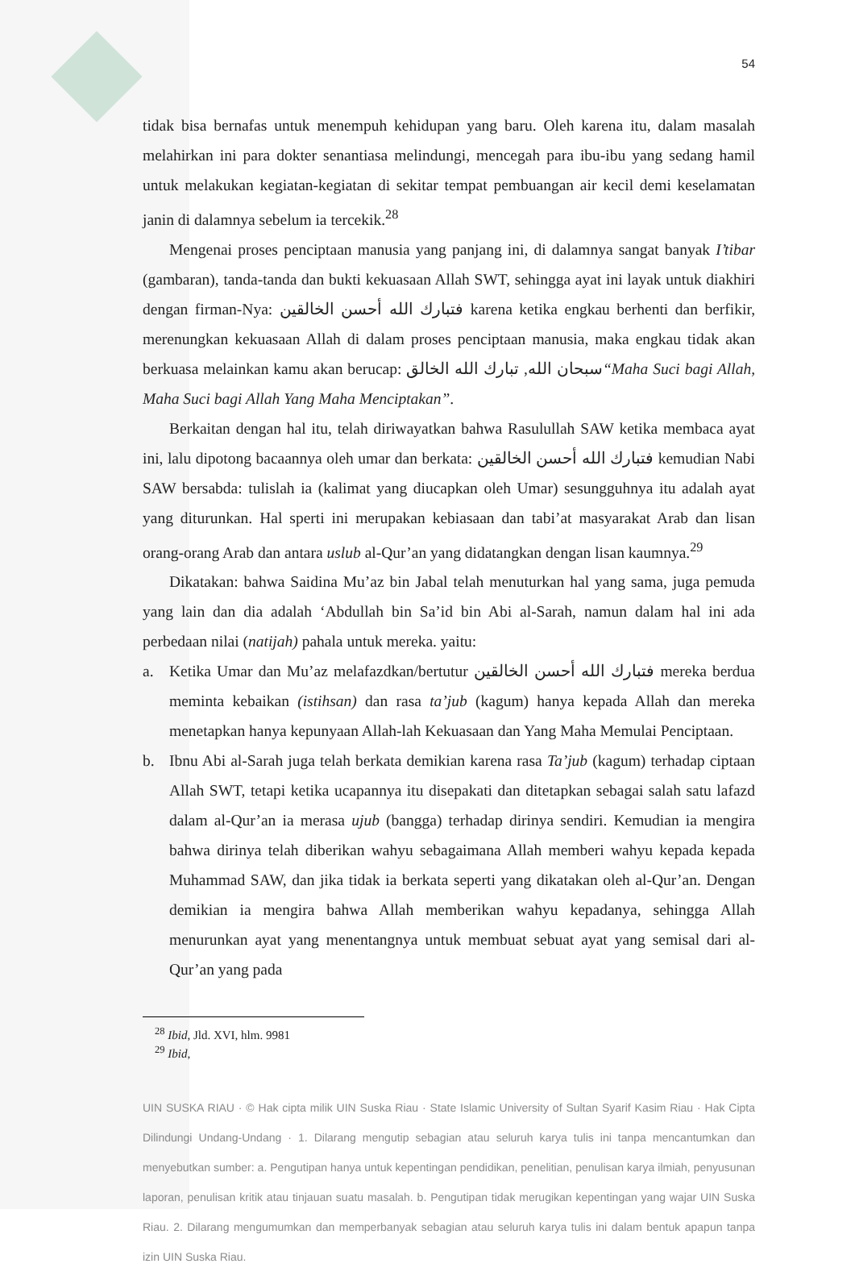54
tidak bisa bernafas untuk menempuh kehidupan yang baru. Oleh karena itu, dalam masalah melahirkan ini para dokter senantiasa melindungi, mencegah para ibu-ibu yang sedang hamil untuk melakukan kegiatan-kegiatan di sekitar tempat pembuangan air kecil demi keselamatan janin di dalamnya sebelum ia tercekik.<sup>28</sup>
Mengenai proses penciptaan manusia yang panjang ini, di dalamnya sangat banyak I’tibar (gambaran), tanda-tanda dan bukti kekuasaan Allah SWT, sehingga ayat ini layak untuk diakhiri dengan firman-Nya: فتبارك الله أحسن الخالقين karena ketika engkau berhenti dan berfikir, merenungkan kekuasaan Allah di dalam proses penciptaan manusia, maka engkau tidak akan berkuasa melainkan kamu akan berucap: سبحان الله, تبارك الله الخالق“Maha Suci bagi Allah, Maha Suci bagi Allah Yang Maha Menciptakan”.
Berkaitan dengan hal itu, telah diriwayatkan bahwa Rasulullah SAW ketika membaca ayat ini, lalu dipotong bacaannya oleh umar dan berkata: فتبارك الله أحسن الخالقين kemudian Nabi SAW bersabda: tulislah ia (kalimat yang diucapkan oleh Umar) sesungguhnya itu adalah ayat yang diturunkan. Hal sperti ini merupakan kebiasaan dan tabi’at masyarakat Arab dan lisan orang-orang Arab dan antara uslub al-Qur’an yang didatangkan dengan lisan kaumnya.<sup>29</sup>
Dikatakan: bahwa Saidina Mu’az bin Jabal telah menuturkan hal yang sama, juga pemuda yang lain dan dia adalah ‘Abdullah bin Sa’id bin Abi al-Sarah, namun dalam hal ini ada perbedaan nilai (natijah) pahala untuk mereka. yaitu:
a. Ketika Umar dan Mu’az melafazdkan/bertutur فتبارك الله أحسن الخالقين mereka berdua meminta kebaikan (istihsan) dan rasa ta’jub (kagum) hanya kepada Allah dan mereka menetapkan hanya kepunyaan Allah-lah Kekuasaan dan Yang Maha Memulai Penciptaan.
b. Ibnu Abi al-Sarah juga telah berkata demikian karena rasa Ta’jub (kagum) terhadap ciptaan Allah SWT, tetapi ketika ucapannya itu disepakati dan ditetapkan sebagai salah satu lafazd dalam al-Qur’an ia merasa ujub (bangga) terhadap dirinya sendiri. Kemudian ia mengira bahwa dirinya telah diberikan wahyu sebagaimana Allah memberi wahyu kepada kepada Muhammad SAW, dan jika tidak ia berkata seperti yang dikatakan oleh al-Qur’an. Dengan demikian ia mengira bahwa Allah memberikan wahyu kepadanya, sehingga Allah menurunkan ayat yang menentangnya untuk membuat sebuat ayat yang semisal dari al-Qur’an yang pada
<sup>28</sup> Ibid, Jld. XVI, hlm. 9981
<sup>29</sup> Ibid,
UIN SUSKA RIAU · © Hak cipta milik UIN Suska Riau · State Islamic University of Sultan Syarif Kasim Riau · Hak Cipta Dilindungi Undang-Undang · 1. Dilarang mengutip sebagian atau seluruh karya tulis ini tanpa mencantumkan dan menyebutkan sumber: a. Pengutipan hanya untuk kepentingan pendidikan, penelitian, penulisan karya ilmiah, penyusunan laporan, penulisan kritik atau tinjauan suatu masalah. b. Pengutipan tidak merugikan kepentingan yang wajar UIN Suska Riau. 2. Dilarang mengumumkan dan memperbanyak sebagian atau seluruh karya tulis ini dalam bentuk apapun tanpa izin UIN Suska Riau.